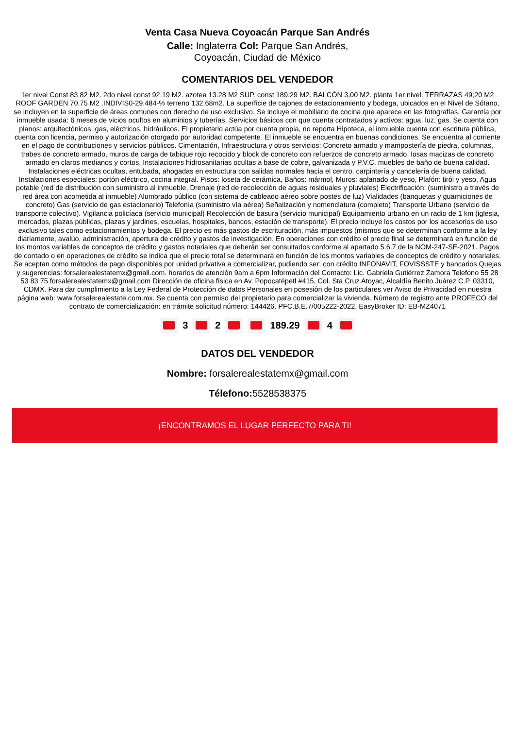Venta Casa Nueva Coyoacán Parque San Andrés
Calle: Inglaterra Col: Parque San Andrés,
Coyoacán, Ciudad de México
COMENTARIOS DEL VENDEDOR
1er nivel Const 83.82 M2. 2do nivel const 92.19 M2. azotea 13.28 M2 SUP. const 189.29 M2. BALCÓN 3,00 M2. planta 1er nivel. TERRAZAS 49;20 M2 ROOF GARDEN 70.75 M2 .INDIVIS0-29.484-% terreno 132.68m2. La superficie de cajones de estacionamiento y bodega, ubicados en el Nivel de Sótano, se incluyen en la superficie de áreas comunes con derecho de uso exclusivo. Se incluye el mobiliario de cocina que aparece en las fotografías. Garantía por inmueble usada: 6 meses de vicios ocultos en aluminios y tuberías. Servicios básicos con que cuenta contratados y activos: agua, luz, gas. Se cuenta con planos: arquitectónicos, gas, eléctricos, hidráulicos. El propietario actúa por cuenta propia, no reporta Hipoteca, el inmueble cuenta con escritura pública, cuenta con licencia, permiso y autorización otorgado por autoridad competente. El inmueble se encuentra en buenas condiciones. Se encuentra al corriente en el pago de contribuciones y servicios públicos. Cimentación, Infraestructura y otros servicios: Concreto armado y mampostería de piedra, columnas, trabes de concreto armado, muros de carga de tabique rojo recocido y block de concreto con refuerzos de concreto armado, losas macizas de concreto armado en claros medianos y cortos. Instalaciones hidrosanitarias ocultas a base de cobre, galvanizada y P.V.C. muebles de baño de buena calidad. Instalaciones eléctricas ocultas, entubada, ahogadas en estructura con salidas normales hacia el centro. carpintería y cancelería de buena calidad. Instalaciones especiales: portón eléctrico, cocina integral. Pisos: loseta de cerámica, Baños: mármol, Muros: aplanado de yeso, Plafón: tiról y yeso, Agua potable (red de distribución con suministro al inmueble, Drenaje (red de recolección de aguas residuales y pluviales) Electrificación: (suministro a través de red área con acometida al inmueble) Alumbrado público (con sistema de cableado aéreo sobre postes de luz) Vialidades (banquetas y guarniciones de concreto) Gas (servicio de gas estacionario) Telefonía (suministro vía aérea) Señalización y nomenclatura (completo) Transporte Urbano (servicio de transporte colectivo). Vigilancia policíaca (servicio municipal) Recolección de basura (servicio municipal) Equipamiento urbano en un radio de 1 km (iglesia, mercados, plazas públicas, plazas y jardines, escuelas, hospitales, bancos, estación de transporte). El precio incluye los costos por los accesorios de uso exclusivo tales como estacionamientos y bodega. El precio es más gastos de escrituración, más impuestos (mismos que se determinan conforme a la ley diariamente, avalúo, administración, apertura de crédito y gastos de investigación. En operaciones con crédito el precio final se determinará en función de los montos variables de conceptos de crédito y gastos notariales que deberán ser consultados conforme al apartado 5.6.7 de la NOM-247-SE-2021. Pagos de contado o en operaciones de crédito se indica que el precio total se determinará en función de los montos variables de conceptos de crédito y notariales. Se aceptan como métodos de pago disponibles por unidad privativa a comercializar, pudiendo ser: con crédito INFONAVIT, FOVISSSTE y bancarios Quejas y sugerencias: forsalerealestatemx@gmail.com. horarios de atención 9am a 6pm Información del Contacto: Lic. Gabriela Gutiérrez Zamora Telefono 55 28 53 83 75 forsalerealestatemx@gmail.com Dirección de oficina física en Av. Popocatépetl #415, Col. Sta Cruz Atoyac, Alcaldía Benito Juárez C.P. 03310, CDMX. Para dar cumplimiento a la Ley Federal de Protección de datos Personales en posesión de los particulares ver Aviso de Privacidad en nuestra página web: www.forsalerealestate.com.mx. Se cuenta con permiso del propietario para comercializar la vivienda. Número de registro ante PROFECO del contrato de comercialización: en trámite solicitud número: 144426. PFC.B.E.7/005222-2022. EasyBroker ID: EB-MZ4071
3 2 189.29 4
DATOS DEL VENDEDOR
Nombre: forsalerealestatemx@gmail.com
Télefono: 5528538375
¡ENCONTRAMOS EL LUGAR PERFECTO PARA TI!